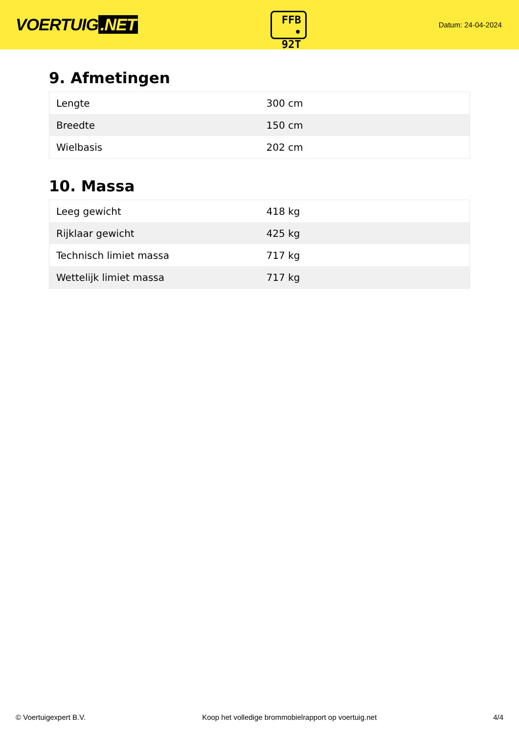VOERTUIG.NET
FFB
• 92T
Datum: 24-04-2024
9. Afmetingen
| Lengte | 300 cm |
| Breedte | 150 cm |
| Wielbasis | 202 cm |
10. Massa
| Leeg gewicht | 418 kg |
| Rijklaar gewicht | 425 kg |
| Technisch limiet massa | 717 kg |
| Wettelijk limiet massa | 717 kg |
© Voertuigexpert B.V. Koop het volledige brommobielrapport op voertuig.net 4/4